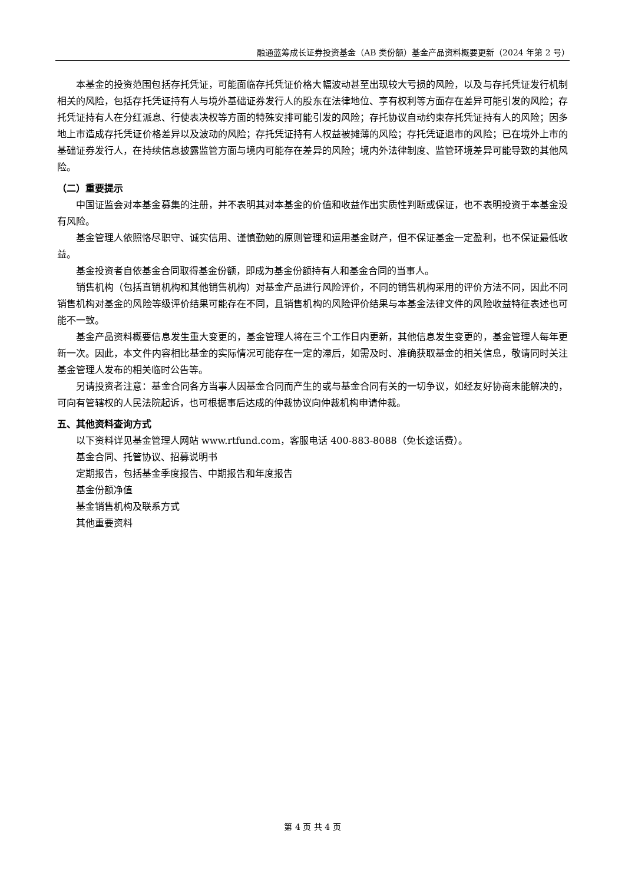融通蓝筹成长证券投资基金（AB 类份额）基金产品资料概要更新（2024 年第 2 号）
本基金的投资范围包括存托凭证，可能面临存托凭证价格大幅波动甚至出现较大亏损的风险，以及与存托凭证发行机制相关的风险，包括存托凭证持有人与境外基础证券发行人的股东在法律地位、享有权利等方面存在差异可能引发的风险；存托凭证持有人在分红派息、行使表决权等方面的特殊安排可能引发的风险；存托协议自动约束存托凭证持有人的风险；因多地上市造成存托凭证价格差异以及波动的风险；存托凭证持有人权益被摊薄的风险；存托凭证退市的风险；已在境外上市的基础证券发行人，在持续信息披露监管方面与境内可能存在差异的风险；境内外法律制度、监管环境差异可能导致的其他风险。
（二）重要提示
中国证监会对本基金募集的注册，并不表明其对本基金的价值和收益作出实质性判断或保证，也不表明投资于本基金没有风险。
基金管理人依照恪尽职守、诚实信用、谨慎勤勉的原则管理和运用基金财产，但不保证基金一定盈利，也不保证最低收益。
基金投资者自依基金合同取得基金份额，即成为基金份额持有人和基金合同的当事人。
销售机构（包括直销机构和其他销售机构）对基金产品进行风险评价，不同的销售机构采用的评价方法不同，因此不同销售机构对基金的风险等级评价结果可能存在不同，且销售机构的风险评价结果与本基金法律文件的风险收益特征表述也可能不一致。
基金产品资料概要信息发生重大变更的，基金管理人将在三个工作日内更新，其他信息发生变更的，基金管理人每年更新一次。因此，本文件内容相比基金的实际情况可能存在一定的滞后，如需及时、准确获取基金的相关信息，敬请同时关注基金管理人发布的相关临时公告等。
另请投资者注意：基金合同各方当事人因基金合同而产生的或与基金合同有关的一切争议，如经友好协商未能解决的，可向有管辖权的人民法院起诉，也可根据事后达成的仲裁协议向仲裁机构申请仲裁。
五、其他资料查询方式
以下资料详见基金管理人网站 www.rtfund.com，客服电话 400-883-8088（免长途话费）。
基金合同、托管协议、招募说明书
定期报告，包括基金季度报告、中期报告和年度报告
基金份额净值
基金销售机构及联系方式
其他重要资料
第 4 页 共 4 页